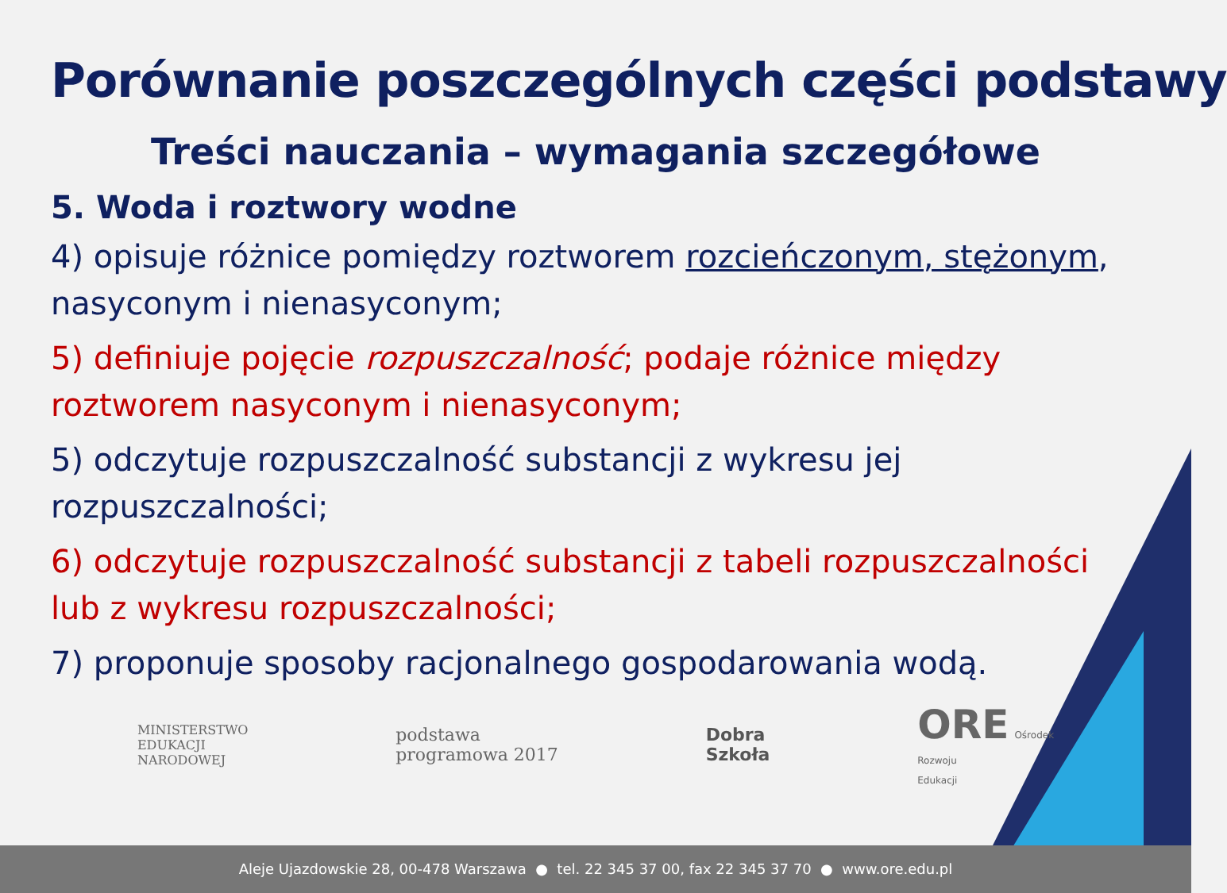Porównanie poszczególnych części podstawy
Treści nauczania – wymagania szczegółowe
5. Woda i roztwory wodne
4) opisuje różnice pomiędzy roztworem rozcieńczonym, stężonym, nasyconym i nienasyconym;
5) definiuje pojęcie rozpuszczalność; podaje różnice między roztworem nasyconym i nienasyconym;
5) odczytuje rozpuszczalność substancji z wykresu jej rozpuszczalności;
6) odczytuje rozpuszczalność substancji z tabeli rozpuszczalności lub z wykresu rozpuszczalności;
7) proponuje sposoby racjonalnego gospodarowania wodą.
MINISTERSTWO
EDUKACJI
NARODOWEJ
podstawa
programowa 2017
Dobra
Szkoła
ORE Ośrodek
Rozwoju
Edukacji
Aleje Ujazdowskie 28, 00-478 Warszawa ● tel. 22 345 37 00, fax 22 345 37 70 ● www.ore.edu.pl